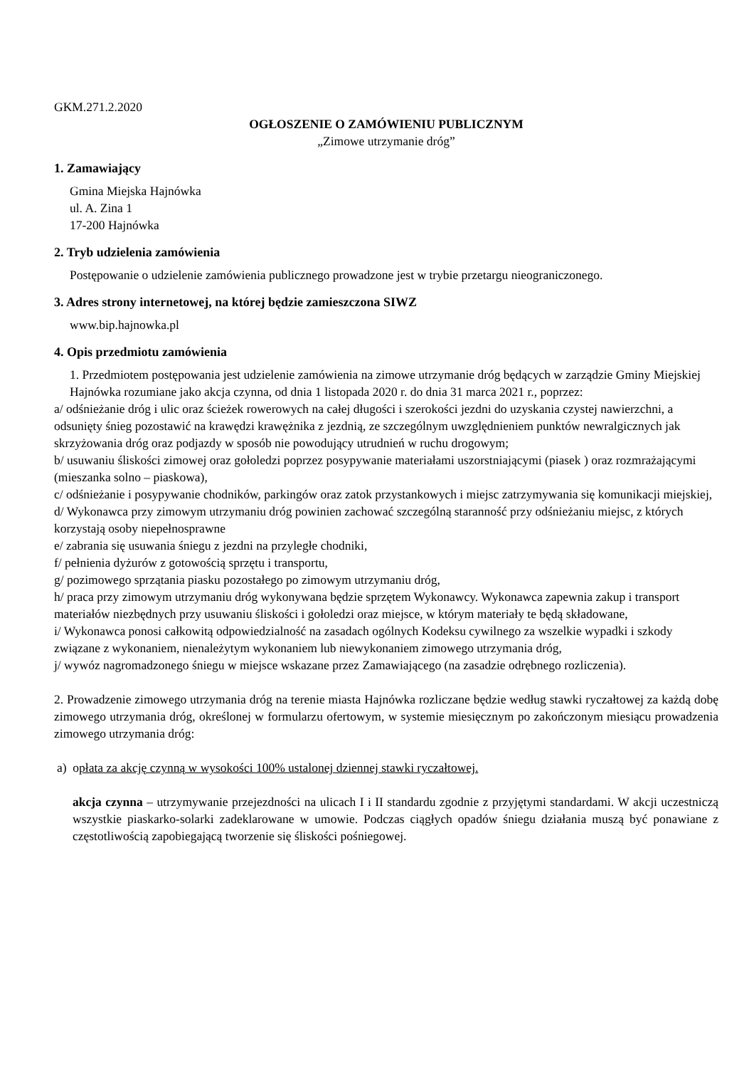GKM.271.2.2020
OGŁOSZENIE O ZAMÓWIENIU PUBLICZNYM
„Zimowe utrzymanie dróg”
1. Zamawiający
Gmina Miejska Hajnówka
ul. A. Zina 1
17-200 Hajnówka
2. Tryb udzielenia zamówienia
Postępowanie o udzielenie zamówienia publicznego prowadzone jest w trybie przetargu nieograniczonego.
3. Adres strony internetowej, na której będzie zamieszczona SIWZ
www.bip.hajnowka.pl
4. Opis przedmiotu zamówienia
1. Przedmiotem postępowania jest udzielenie zamówienia na zimowe utrzymanie dróg będących w zarządzie Gminy Miejskiej Hajnówka rozumiane jako akcja czynna, od dnia 1 listopada 2020 r. do dnia 31 marca 2021 r., poprzez:
a/ odśnieżanie dróg i ulic oraz ścieżek rowerowych na całej długości i szerokości jezdni do uzyskania czystej nawierzchni, a odsunięty śnieg pozostawić na krawędzi krawężnika z jezdnią, ze szczególnym uwzględnieniem punktów newralgicznych jak skrzyżowania dróg oraz podjazdy w sposób nie powodujący utrudnień w ruchu drogowym;
b/ usuwaniu śliskości zimowej oraz gołoledzi poprzez posypywanie materiałami uszorstniającymi (piasek ) oraz rozmrażającymi (mieszanka solno – piaskowa),
c/ odśnieżanie i posypywanie chodników, parkingów oraz zatok przystankowych i miejsc zatrzymywania się komunikacji miejskiej,
d/ Wykonawca przy zimowym utrzymaniu dróg powinien zachować szczególną staranność przy odśnieżaniu miejsc, z których korzystają osoby niepełnosprawne
e/ zabrania się usuwania śniegu z jezdni na przyległe chodniki,
f/ pełnienia dyżurów z gotowością sprzętu i transportu,
g/ pozimowego sprzątania piasku pozostałego po zimowym utrzymaniu dróg,
h/ praca przy zimowym utrzymaniu dróg wykonywana będzie sprzętem Wykonawcy. Wykonawca zapewnia zakup i transport materiałów niezbędnych przy usuwaniu śliskości i gołoledzi oraz miejsce, w którym materiały te będą składowane,
i/ Wykonawca ponosi całkowitą odpowiedzialność na zasadach ogólnych Kodeksu cywilnego za wszelkie wypadki i szkody związane z wykonaniem, nienależytym wykonaniem lub niewykonaniem zimowego utrzymania dróg,
j/ wywóz nagromadzonego śniegu w miejsce wskazane przez Zamawiającego (na zasadzie odrębnego rozliczenia).
2. Prowadzenie zimowego utrzymania dróg na terenie miasta Hajnówka rozliczane będzie według stawki ryczałtowej za każdą dobę zimowego utrzymania dróg, określonej w formularzu ofertowym, w systemie miesięcznym po zakończonym miesiącu prowadzenia zimowego utrzymania dróg:
a) opłata za akcję czynną w wysokości 100% ustalonej dziennej stawki ryczałtowej.
akcja czynna – utrzymywanie przejezdności na ulicach I i II standardu zgodnie z przyjętymi standardami. W akcji uczestniczą wszystkie piaskarko-solarki zadeklarowane w umowie. Podczas ciągłych opadów śniegu działania muszą być ponawiane z częstotliwością zapobiegającą tworzenie się śliskości pośniegowej.